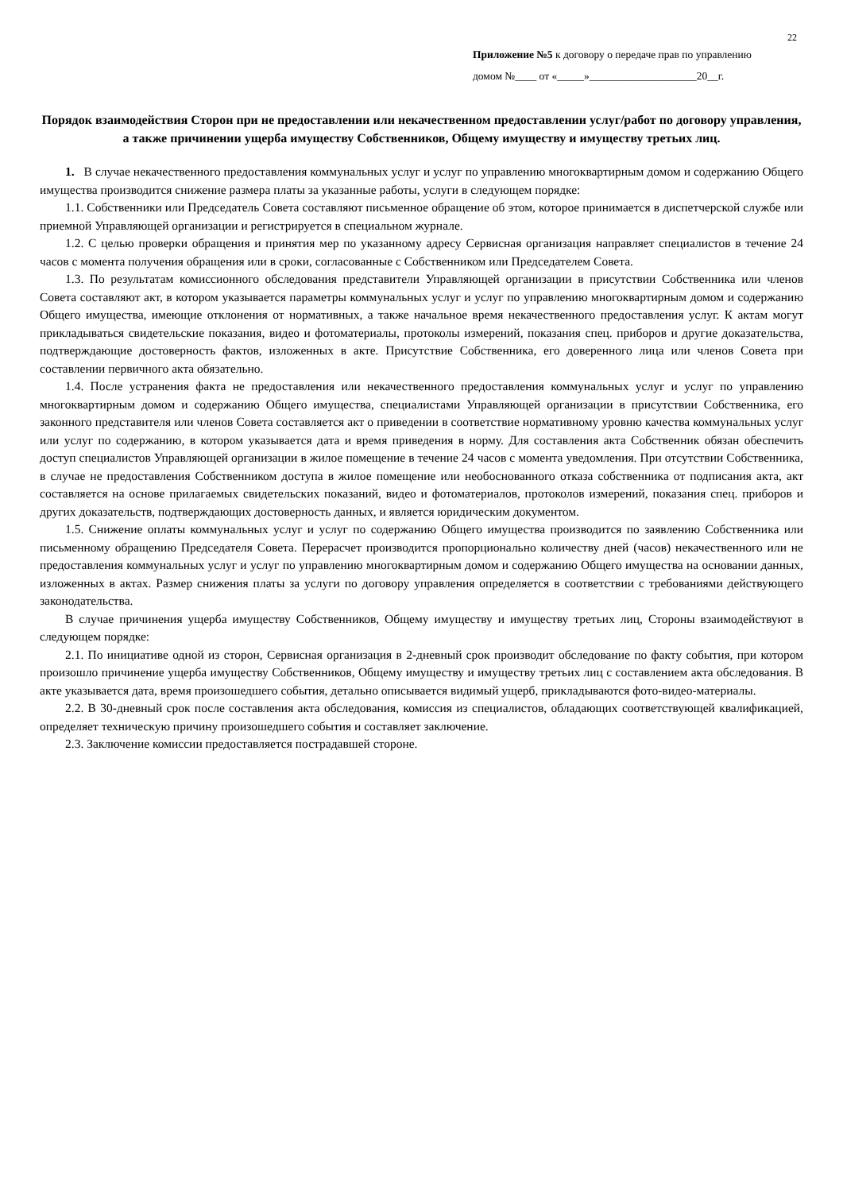22
Приложение №5 к договору о передаче прав по управлению
домом №____ от «_____»____________________20__г.
Порядок взаимодействия Сторон при не предоставлении или некачественном предоставлении услуг/работ по договору управления, а также причинении ущерба имуществу Собственников, Общему имуществу и имуществу третьих лиц.
1. В случае некачественного предоставления коммунальных услуг и услуг по управлению многоквартирным домом и содержанию Общего имущества производится снижение размера платы за указанные работы, услуги в следующем порядке:
1.1. Собственники или Председатель Совета составляют письменное обращение об этом, которое принимается в диспетчерской службе или приемной Управляющей организации и регистрируется в специальном журнале.
1.2. С целью проверки обращения и принятия мер по указанному адресу Сервисная организация направляет специалистов в течение 24 часов с момента получения обращения или в сроки, согласованные с Собственником или Председателем Совета.
1.3. По результатам комиссионного обследования представители Управляющей организации в присутствии Собственника или членов Совета составляют акт, в котором указывается параметры коммунальных услуг и услуг по управлению многоквартирным домом и содержанию Общего имущества, имеющие отклонения от нормативных, а также начальное время некачественного предоставления услуг. К актам могут прикладываться свидетельские показания, видео и фотоматериалы, протоколы измерений, показания спец. приборов и другие доказательства, подтверждающие достоверность фактов, изложенных в акте. Присутствие Собственника, его доверенного лица или членов Совета при составлении первичного акта обязательно.
1.4. После устранения факта не предоставления или некачественного предоставления коммунальных услуг и услуг по управлению многоквартирным домом и содержанию Общего имущества, специалистами Управляющей организации в присутствии Собственника, его законного представителя или членов Совета составляется акт о приведении в соответствие нормативному уровню качества коммунальных услуг или услуг по содержанию, в котором указывается дата и время приведения в норму. Для составления акта Собственник обязан обеспечить доступ специалистов Управляющей организации в жилое помещение в течение 24 часов с момента уведомления. При отсутствии Собственника, в случае не предоставления Собственником доступа в жилое помещение или необоснованного отказа собственника от подписания акта, акт составляется на основе прилагаемых свидетельских показаний, видео и фотоматериалов, протоколов измерений, показания спец. приборов и других доказательств, подтверждающих достоверность данных, и является юридическим документом.
1.5. Снижение оплаты коммунальных услуг и услуг по содержанию Общего имущества производится по заявлению Собственника или письменному обращению Председателя Совета. Перерасчет производится пропорционально количеству дней (часов) некачественного или не предоставления коммунальных услуг и услуг по управлению многоквартирным домом и содержанию Общего имущества на основании данных, изложенных в актах. Размер снижения платы за услуги по договору управления определяется в соответствии с требованиями действующего законодательства.
В случае причинения ущерба имуществу Собственников, Общему имуществу и имуществу третьих лиц, Стороны взаимодействуют в следующем порядке:
2.1. По инициативе одной из сторон, Сервисная организация в 2-дневный срок производит обследование по факту события, при котором произошло причинение ущерба имуществу Собственников, Общему имуществу и имуществу третьих лиц с составлением акта обследования. В акте указывается дата, время произошедшего события, детально описывается видимый ущерб, прикладываются фото-видео-материалы.
2.2. В 30-дневный срок после составления акта обследования, комиссия из специалистов, обладающих соответствующей квалификацией, определяет техническую причину произошедшего события и составляет заключение.
2.3. Заключение комиссии предоставляется пострадавшей стороне.